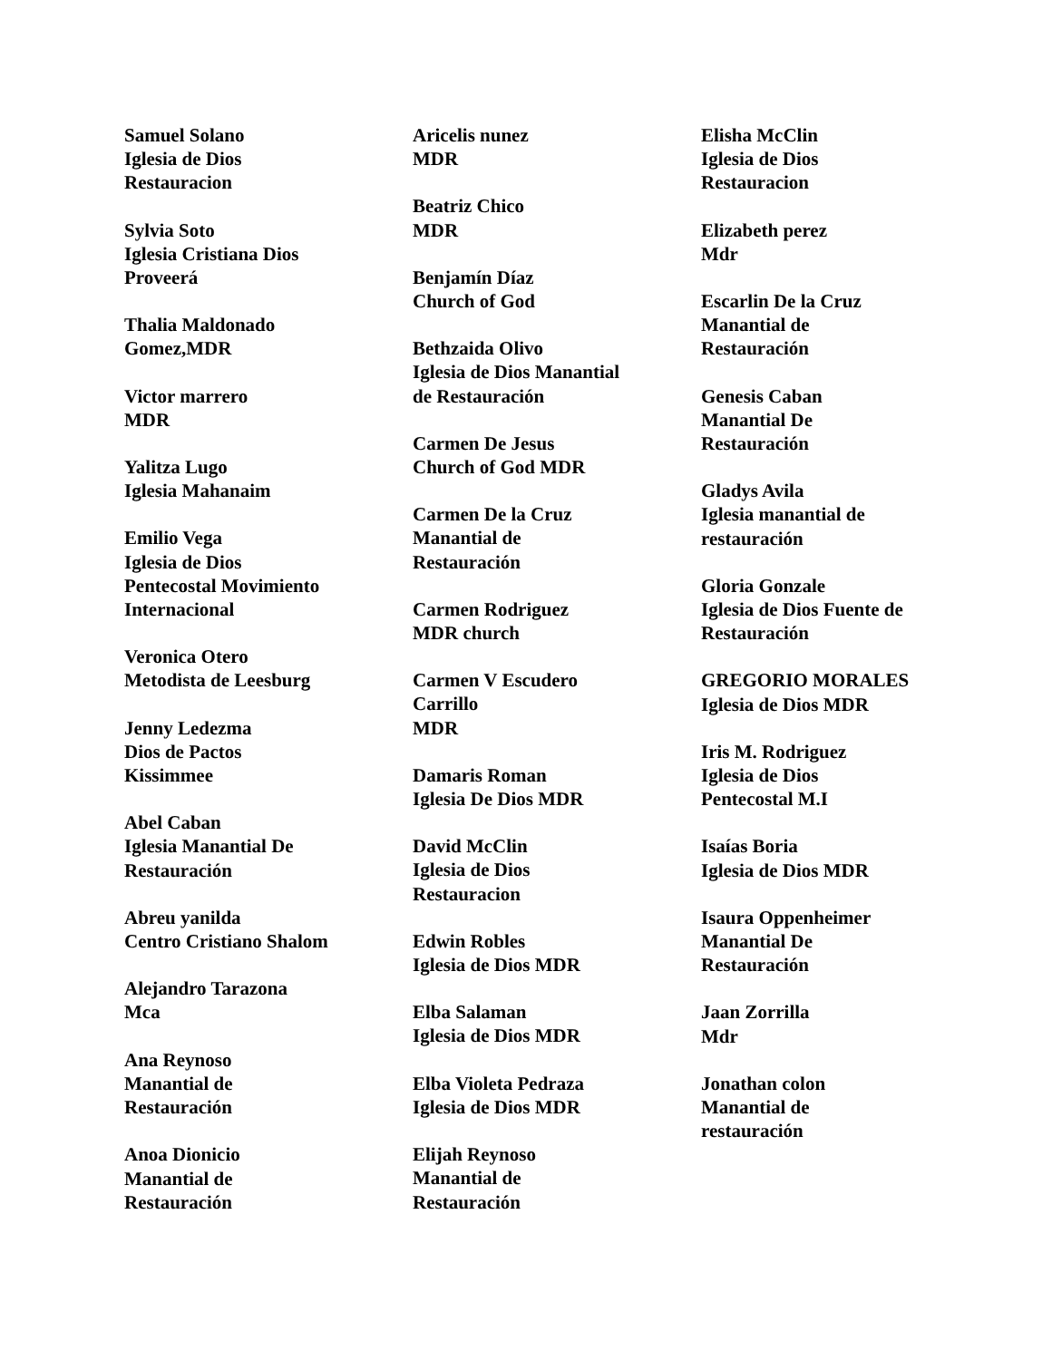Samuel Solano
Iglesia de Dios
Restauracion
Sylvia Soto
Iglesia Cristiana Dios
Proveerá
Thalia Maldonado
Gomez,MDR
Victor marrero
MDR
Yalitza Lugo
Iglesia Mahanaim
Emilio Vega
Iglesia de Dios
Pentecostal Movimiento
Internacional
Veronica Otero
Metodista de Leesburg
Jenny Ledezma
Dios de Pactos
Kissimmee
Abel Caban
Iglesia Manantial De
Restauración
Abreu yanilda
Centro Cristiano Shalom
Alejandro Tarazona
Mca
Ana Reynoso
Manantial de
Restauración
Anoa Dionicio
Manantial de
Restauración
Aricelis nunez
MDR
Beatriz Chico
MDR
Benjamín Díaz
Church of God
Bethzaida Olivo
Iglesia de Dios Manantial
de Restauración
Carmen De Jesus
Church of God MDR
Carmen De la Cruz
Manantial de
Restauración
Carmen Rodriguez
MDR church
Carmen V Escudero
Carrillo
MDR
Damaris Roman
Iglesia De Dios MDR
David McClin
Iglesia de Dios
Restauracion
Edwin Robles
Iglesia de Dios MDR
Elba Salaman
Iglesia de Dios MDR
Elba Violeta Pedraza
Iglesia de Dios MDR
Elijah Reynoso
Manantial de
Restauración
Elisha McClin
Iglesia de Dios
Restauracion
Elizabeth perez
Mdr
Escarlin De la Cruz
Manantial de
Restauración
Genesis Caban
Manantial De
Restauración
Gladys Avila
Iglesia manantial de
restauración
Gloria Gonzale
Iglesia de Dios Fuente de
Restauración
GREGORIO MORALES
Iglesia de Dios MDR
Iris M. Rodriguez
Iglesia de Dios
Pentecostal M.I
Isaías Boria
Iglesia de Dios MDR
Isaura Oppenheimer
Manantial De
Restauración
Jaan Zorrilla
Mdr
Jonathan colon
Manantial de
restauración